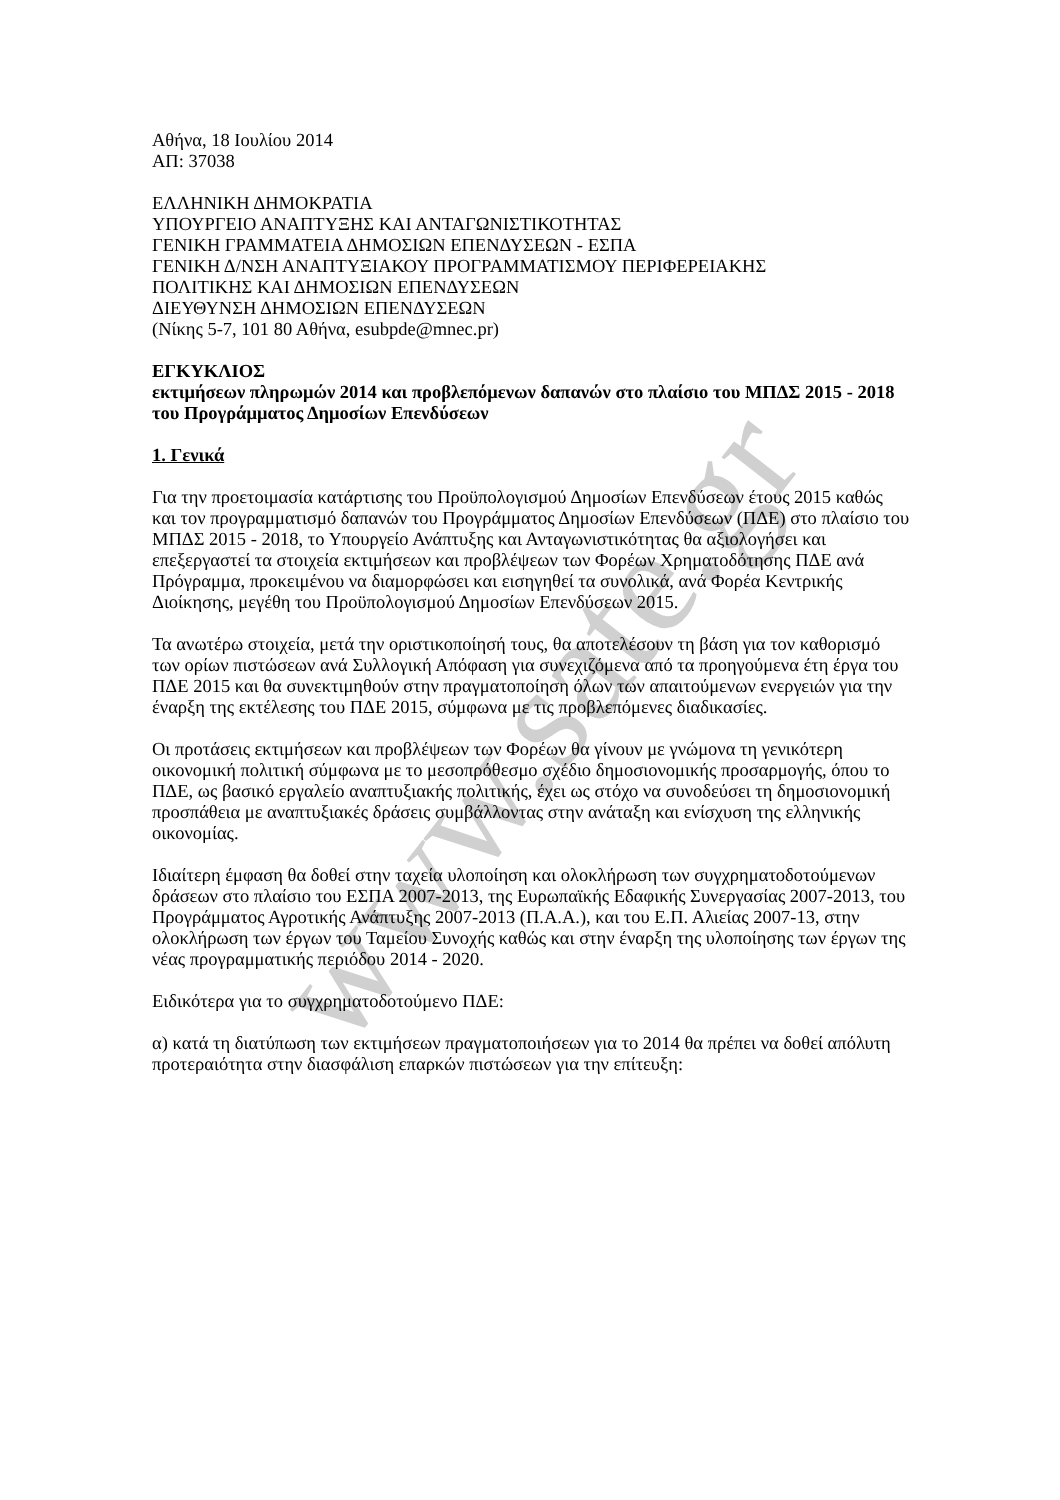www.sate.gr
Αθήνα, 18 Ιουλίου 2014
ΑΠ: 37038
ΕΛΛΗΝΙΚΗ ΔΗΜΟΚΡΑΤΙΑ
ΥΠΟΥΡΓΕΙΟ ΑΝΑΠΤΥΞΗΣ ΚΑΙ ΑΝΤΑΓΩΝΙΣΤΙΚΟΤΗΤΑΣ
ΓΕΝΙΚΗ ΓΡΑΜΜΑΤΕΙΑ ΔΗΜΟΣΙΩΝ ΕΠΕΝΔΥΣΕΩΝ - ΕΣΠΑ
ΓΕΝΙΚΗ Δ/ΝΣΗ ΑΝΑΠΤΥΞΙΑΚΟΥ ΠΡΟΓΡΑΜΜΑΤΙΣΜΟΥ ΠΕΡΙΦΕΡΕΙΑΚΗΣ
ΠΟΛΙΤΙΚΗΣ ΚΑΙ ΔΗΜΟΣΙΩΝ ΕΠΕΝΔΥΣΕΩΝ
ΔΙΕΥΘΥΝΣΗ ΔΗΜΟΣΙΩΝ ΕΠΕΝΔΥΣΕΩΝ
(Νίκης 5-7, 101 80 Αθήνα, esubpde@mnec.pr)
ΕΓΚΥΚΛΙΟΣ
εκτιμήσεων πληρωμών 2014 και προβλεπόμενων δαπανών στο πλαίσιο του ΜΠΔΣ 2015 - 2018 του Προγράμματος Δημοσίων Επενδύσεων
1. Γενικά
Για την προετοιμασία κατάρτισης του Προϋπολογισμού Δημοσίων Επενδύσεων έτους 2015 καθώς και τον προγραμματισμό δαπανών του Προγράμματος Δημοσίων Επενδύσεων (ΠΔΕ) στο πλαίσιο του ΜΠΔΣ 2015 - 2018, το Υπουργείο Ανάπτυξης και Ανταγωνιστικότητας θα αξιολογήσει και επεξεργαστεί τα στοιχεία εκτιμήσεων και προβλέψεων των Φορέων Χρηματοδότησης ΠΔΕ ανά Πρόγραμμα, προκειμένου να διαμορφώσει και εισηγηθεί τα συνολικά, ανά Φορέα Κεντρικής Διοίκησης, μεγέθη του Προϋπολογισμού Δημοσίων Επενδύσεων 2015.
Τα ανωτέρω στοιχεία, μετά την οριστικοποίησή τους, θα αποτελέσουν τη βάση για τον καθορισμό των ορίων πιστώσεων ανά Συλλογική Απόφαση για συνεχιζόμενα από τα προηγούμενα έτη έργα του ΠΔΕ 2015 και θα συνεκτιμηθούν στην πραγματοποίηση όλων των απαιτούμενων ενεργειών για την έναρξη της εκτέλεσης του ΠΔΕ 2015, σύμφωνα με τις προβλεπόμενες διαδικασίες.
Οι προτάσεις εκτιμήσεων και προβλέψεων των Φορέων θα γίνουν με γνώμονα τη γενικότερη οικονομική πολιτική σύμφωνα με το μεσοπρόθεσμο σχέδιο δημοσιονομικής προσαρμογής, όπου το ΠΔΕ, ως βασικό εργαλείο αναπτυξιακής πολιτικής, έχει ως στόχο να συνοδεύσει τη δημοσιονομική προσπάθεια με αναπτυξιακές δράσεις συμβάλλοντας στην ανάταξη και ενίσχυση της ελληνικής οικονομίας.
Ιδιαίτερη έμφαση θα δοθεί στην ταχεία υλοποίηση και ολοκλήρωση των συγχρηματοδοτούμενων δράσεων στο πλαίσιο του ΕΣΠΑ 2007-2013, της Ευρωπαϊκής Εδαφικής Συνεργασίας 2007-2013, του Προγράμματος Αγροτικής Ανάπτυξης 2007-2013 (Π.Α.Α.), και του Ε.Π. Αλιείας 2007-13, στην ολοκλήρωση των έργων του Ταμείου Συνοχής καθώς και στην έναρξη της υλοποίησης των έργων της νέας προγραμματικής περιόδου 2014 - 2020.
Ειδικότερα για το συγχρηματοδοτούμενο ΠΔΕ:
α) κατά τη διατύπωση των εκτιμήσεων πραγματοποιήσεων για το 2014 θα πρέπει να δοθεί απόλυτη προτεραιότητα στην διασφάλιση επαρκών πιστώσεων για την επίτευξη: